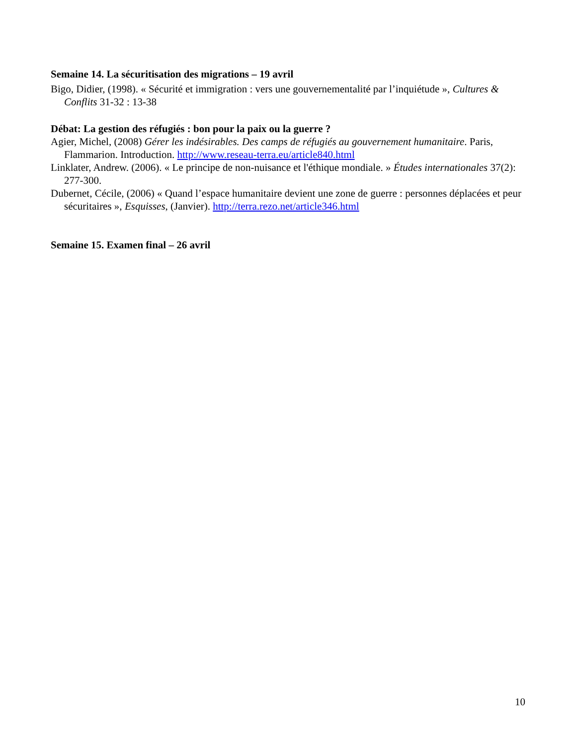Semaine 14. La sécuritisation des migrations – 19 avril
Bigo, Didier, (1998). « Sécurité et immigration : vers une gouvernementalité par l’inquiétude », Cultures & Conflits 31-32 : 13-38
Débat: La gestion des réfugiés : bon pour la paix ou la guerre ?
Agier, Michel, (2008) Gérer les indésirables. Des camps de réfugiés au gouvernement humanitaire. Paris, Flammarion. Introduction. http://www.reseau-terra.eu/article840.html
Linklater, Andrew. (2006). « Le principe de non-nuisance et l'éthique mondiale. » Études internationales 37(2): 277-300.
Dubernet, Cécile, (2006) « Quand l’espace humanitaire devient une zone de guerre : personnes déplacées et peur sécuritaires », Esquisses, (Janvier). http://terra.rezo.net/article346.html
Semaine 15. Examen final – 26 avril
10